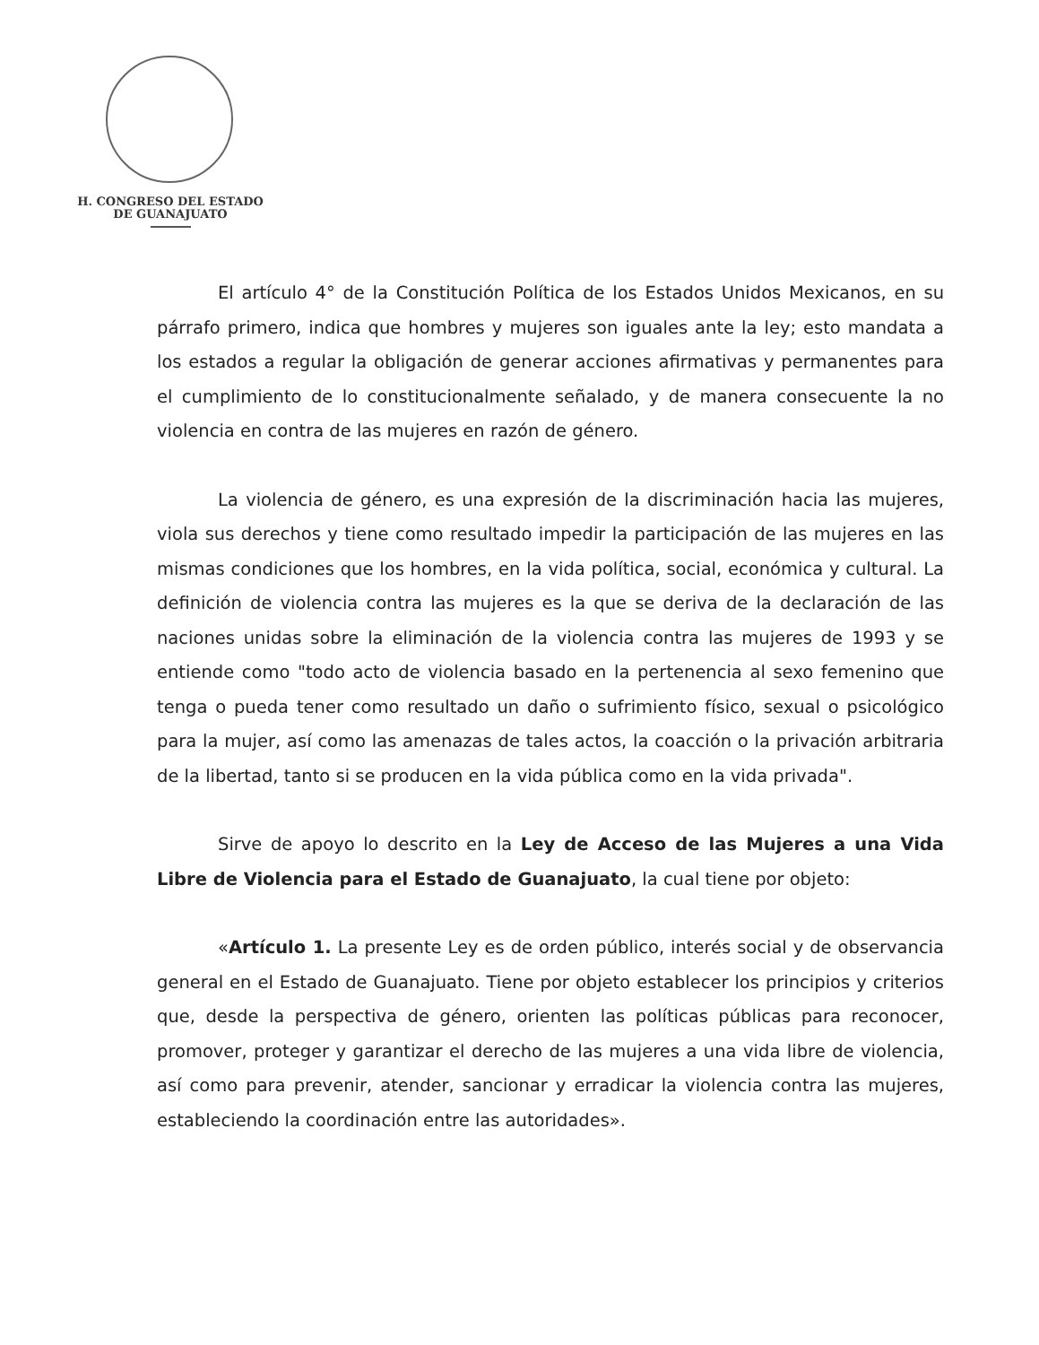H. CONGRESO DEL ESTADO
DE GUANAJUATO
El artículo 4° de la Constitución Política de los Estados Unidos Mexicanos, en su párrafo primero, indica que hombres y mujeres son iguales ante la ley; esto mandata a los estados a regular la obligación de generar acciones afirmativas y permanentes para el cumplimiento de lo constitucionalmente señalado, y de manera consecuente la no violencia en contra de las mujeres en razón de género.
La violencia de género, es una expresión de la discriminación hacia las mujeres, viola sus derechos y tiene como resultado impedir la participación de las mujeres en las mismas condiciones que los hombres, en la vida política, social, económica y cultural. La definición de violencia contra las mujeres es la que se deriva de la declaración de las naciones unidas sobre la eliminación de la violencia contra las mujeres de 1993 y se entiende como "todo acto de violencia basado en la pertenencia al sexo femenino que tenga o pueda tener como resultado un daño o sufrimiento físico, sexual o psicológico para la mujer, así como las amenazas de tales actos, la coacción o la privación arbitraria de la libertad, tanto si se producen en la vida pública como en la vida privada".
Sirve de apoyo lo descrito en la Ley de Acceso de las Mujeres a una Vida Libre de Violencia para el Estado de Guanajuato, la cual tiene por objeto:
«Artículo 1. La presente Ley es de orden público, interés social y de observancia general en el Estado de Guanajuato. Tiene por objeto establecer los principios y criterios que, desde la perspectiva de género, orienten las políticas públicas para reconocer, promover, proteger y garantizar el derecho de las mujeres a una vida libre de violencia, así como para prevenir, atender, sancionar y erradicar la violencia contra las mujeres, estableciendo la coordinación entre las autoridades».